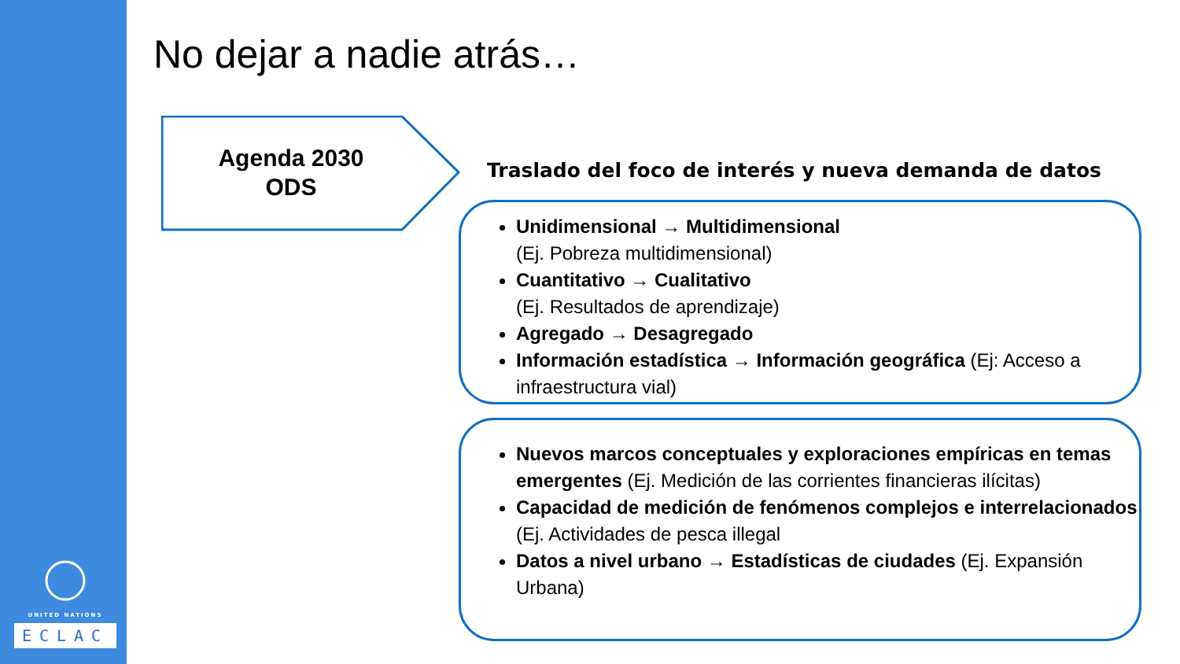UNITED NATIONS
ECLAC
No dejar a nadie atrás…
Agenda 2030
ODS
Traslado del foco de interés y nueva demanda de datos
Unidimensional → Multidimensional
(Ej. Pobreza multidimensional)
Cuantitativo → Cualitativo
(Ej. Resultados de aprendizaje)
Agregado → Desagregado
Información estadística → Información geográfica (Ej: Acceso a infraestructura vial)
Nuevos marcos conceptuales y exploraciones empíricas en temas emergentes (Ej. Medición de las corrientes financieras ilícitas)
Capacidad de medición de fenómenos complejos e interrelacionados (Ej. Actividades de pesca illegal
Datos a nivel urbano → Estadísticas de ciudades (Ej. Expansión Urbana)